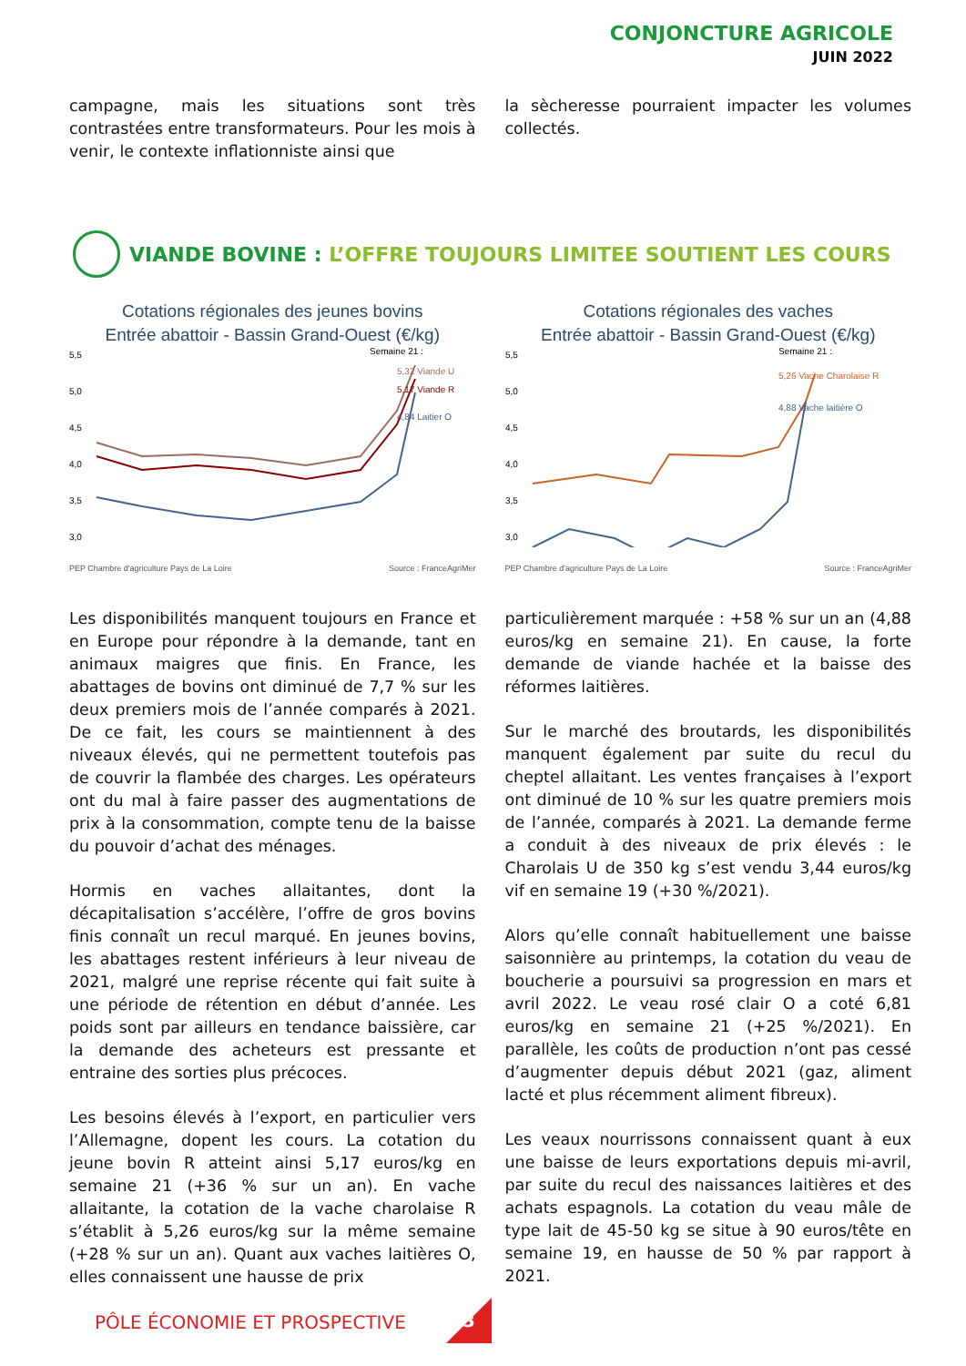CONJONCTURE AGRICOLE
JUIN 2022
campagne, mais les situations sont très contrastées entre transformateurs. Pour les mois à venir, le contexte inflationniste ainsi que
la sècheresse pourraient impacter les volumes collectés.
VIANDE BOVINE : L’OFFRE TOUJOURS LIMITEE SOUTIENT LES COURS
Cotations régionales des jeunes bovins
Entrée abattoir - Bassin Grand-Ouest (€/kg)
5,5
5,0
4,5
4,0
3,5
3,0
Semaine 21 :
5,32 Viande U
5,17 Viande R
4,84 Laitier O
PEP Chambre d'agriculture Pays de La Loire Source : FranceAgriMer
Cotations régionales des vaches
Entrée abattoir - Bassin Grand-Ouest (€/kg)
5,5
5,0
4,5
4,0
3,5
3,0
Semaine 21 :
5,26 Vache Charolaise R
4,88 Vache laitière O
PEP Chambre d'agriculture Pays de La Loire Source : FranceAgriMer
Les disponibilités manquent toujours en France et en Europe pour répondre à la demande, tant en animaux maigres que finis. En France, les abattages de bovins ont diminué de 7,7 % sur les deux premiers mois de l’année comparés à 2021. De ce fait, les cours se maintiennent à des niveaux élevés, qui ne permettent toutefois pas de couvrir la flambée des charges. Les opérateurs ont du mal à faire passer des augmentations de prix à la consommation, compte tenu de la baisse du pouvoir d’achat des ménages.
Hormis en vaches allaitantes, dont la décapitalisation s’accélère, l’offre de gros bovins finis connaît un recul marqué. En jeunes bovins, les abattages restent inférieurs à leur niveau de 2021, malgré une reprise récente qui fait suite à une période de rétention en début d’année. Les poids sont par ailleurs en tendance baissière, car la demande des acheteurs est pressante et entraine des sorties plus précoces.
Les besoins élevés à l’export, en particulier vers l’Allemagne, dopent les cours. La cotation du jeune bovin R atteint ainsi 5,17 euros/kg en semaine 21 (+36 % sur un an). En vache allaitante, la cotation de la vache charolaise R s’établit à 5,26 euros/kg sur la même semaine (+28 % sur un an). Quant aux vaches laitières O, elles connaissent une hausse de prix
particulièrement marquée : +58 % sur un an (4,88 euros/kg en semaine 21). En cause, la forte demande de viande hachée et la baisse des réformes laitières.
Sur le marché des broutards, les disponibilités manquent également par suite du recul du cheptel allaitant. Les ventes françaises à l’export ont diminué de 10 % sur les quatre premiers mois de l’année, comparés à 2021. La demande ferme a conduit à des niveaux de prix élevés : le Charolais U de 350 kg s’est vendu 3,44 euros/kg vif en semaine 19 (+30 %/2021).
Alors qu’elle connaît habituellement une baisse saisonnière au printemps, la cotation du veau de boucherie a poursuivi sa progression en mars et avril 2022. Le veau rosé clair O a coté 6,81 euros/kg en semaine 21 (+25 %/2021). En parallèle, les coûts de production n’ont pas cessé d’augmenter depuis début 2021 (gaz, aliment lacté et plus récemment aliment fibreux).
Les veaux nourrissons connaissent quant à eux une baisse de leurs exportations depuis mi-avril, par suite du recul des naissances laitières et des achats espagnols. La cotation du veau mâle de type lait de 45-50 kg se situe à 90 euros/tête en semaine 19, en hausse de 50 % par rapport à 2021.
PÔLE ÉCONOMIE ET PROSPECTIVE
3